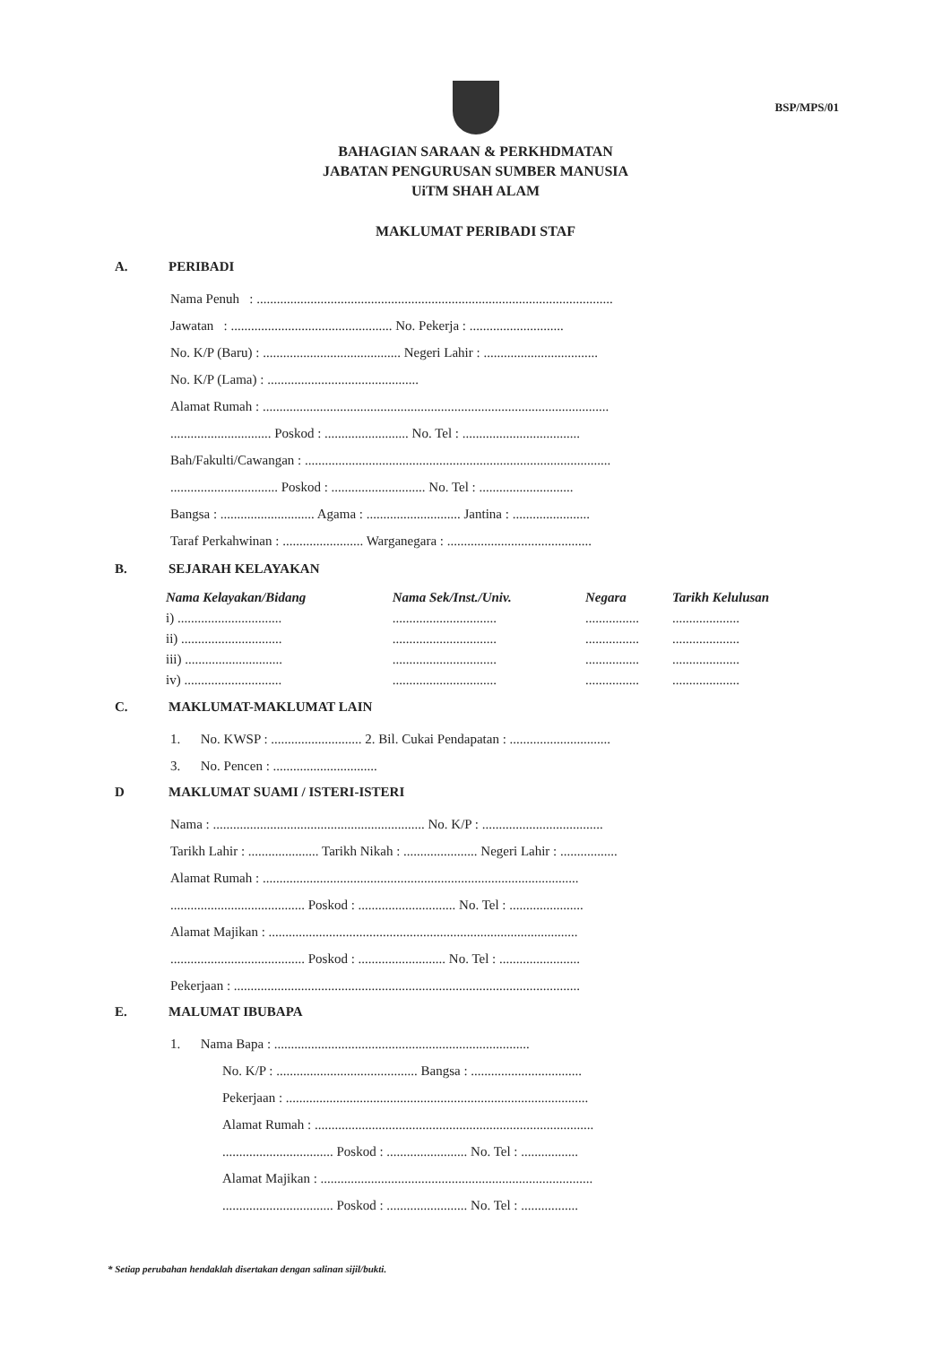BSP/MPS/01
BAHAGIAN SARAAN & PERKHDMATAN
JABATAN PENGURUSAN SUMBER MANUSIA
UiTM SHAH ALAM
MAKLUMAT PERIBADI STAF
A. PERIBADI
Nama Penuh : ..........................................................................................................
Jawatan : ................................................ No. Pekerja : ............................
No. K/P (Baru) : ......................................... Negeri Lahir : ..................................
No. K/P (Lama) : .............................................
Alamat Rumah : .......................................................................................................
.............................. Poskod : ......................... No. Tel : ...................................
Bah/Fakulti/Cawangan : ...........................................................................................
................................ Poskod : ............................ No. Tel : ............................
Bangsa : ............................ Agama : ............................ Jantina : .......................
Taraf Perkahwinan : ........................ Warganegara : ...........................................
B. SEJARAH KELAYAKAN
| Nama Kelayakan/Bidang | Nama Sek/Inst./Univ. | Negara | Tarikh Kelulusan |
| --- | --- | --- | --- |
| i) ............................... | ............................... | ................ | .................... |
| ii) .............................. | ............................... | ................ | .................... |
| iii) ............................. | ............................... | ................ | .................... |
| iv) ............................. | ............................... | ................ | .................... |
C. MAKLUMAT-MAKLUMAT LAIN
1. No. KWSP : ........................... 2. Bil. Cukai Pendapatan : ..............................
3. No. Pencen : ...............................
D MAKLUMAT SUAMI / ISTERI-ISTERI
Nama : ............................................................... No. K/P : ....................................
Tarikh Lahir : ..................... Tarikh Nikah : ...................... Negeri Lahir : .................
Alamat Rumah : ..............................................................................................
........................................ Poskod : ............................. No. Tel : ......................
Alamat Majikan : ............................................................................................
........................................ Poskod : .......................... No. Tel : ........................
Pekerjaan : .......................................................................................................
E. MALUMAT IBUBAPA
1. Nama Bapa : ............................................................................
No. K/P : .......................................... Bangsa : .................................
Pekerjaan : ..........................................................................................
Alamat Rumah : ...................................................................................
................................. Poskod : ........................ No. Tel : .................
Alamat Majikan : .................................................................................
................................. Poskod : ........................ No. Tel : .................
* Setiap perubahan hendaklah disertakan dengan salinan sijil/bukti.